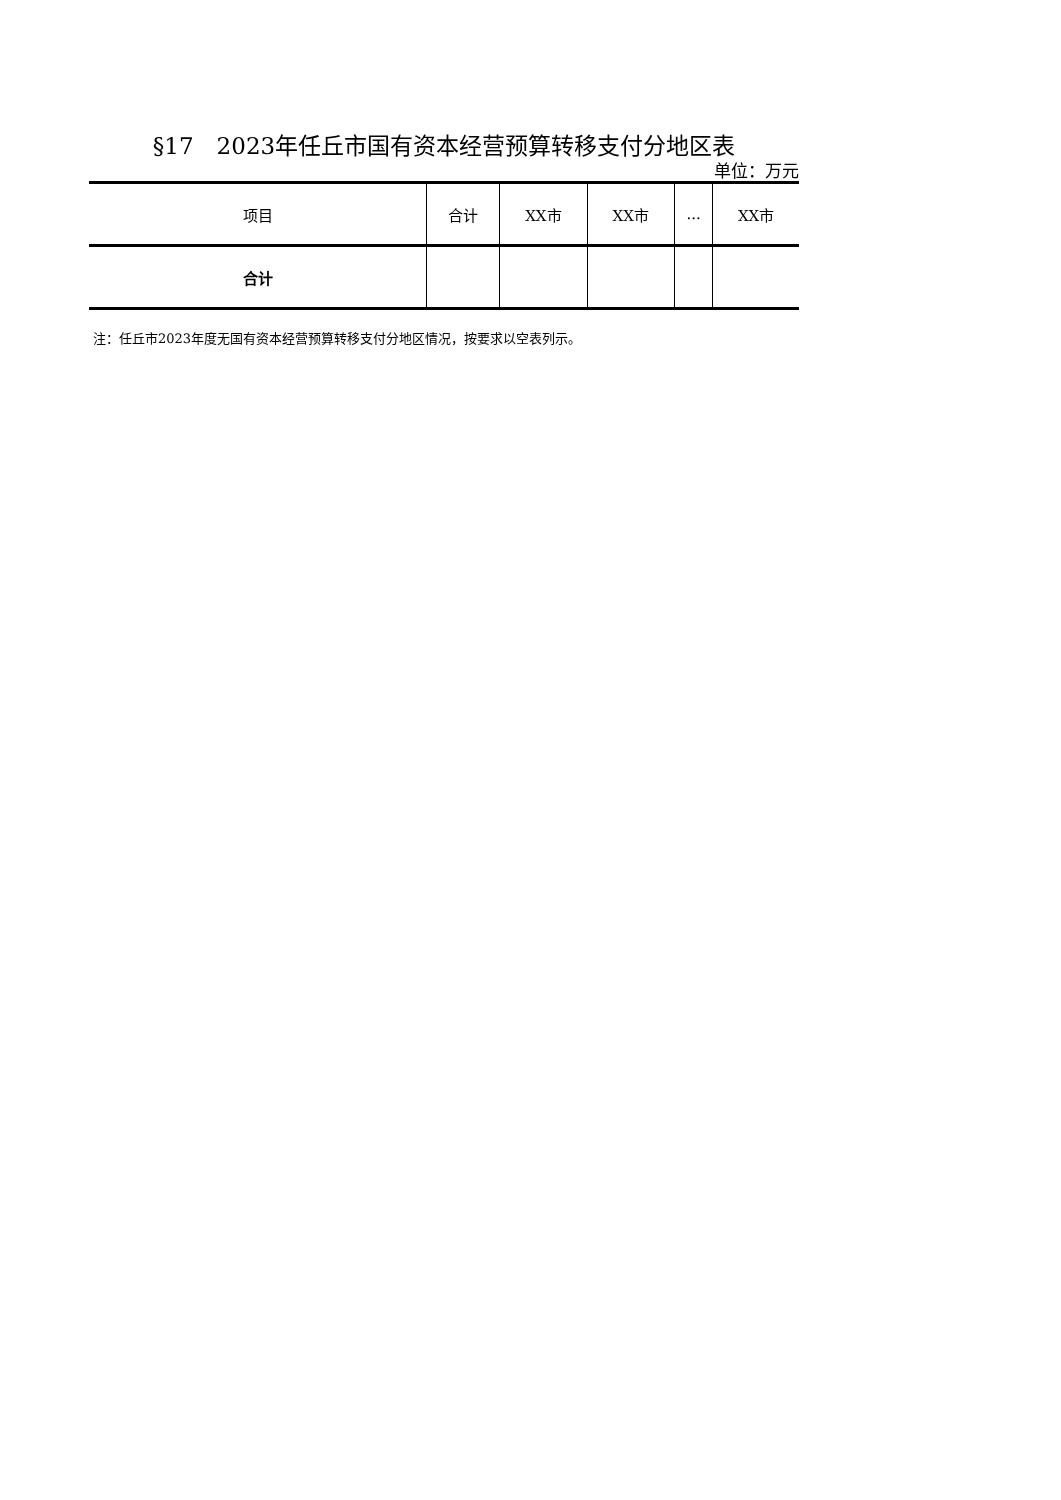§17　2023年任丘市国有资本经营预算转移支付分地区表
单位：万元
| 项目 | 合计 | XX市 | XX市 | ... | XX市 |
| 合计 | | | | | |
注：任丘市2023年度无国有资本经营预算转移支付分地区情况，按要求以空表列示。